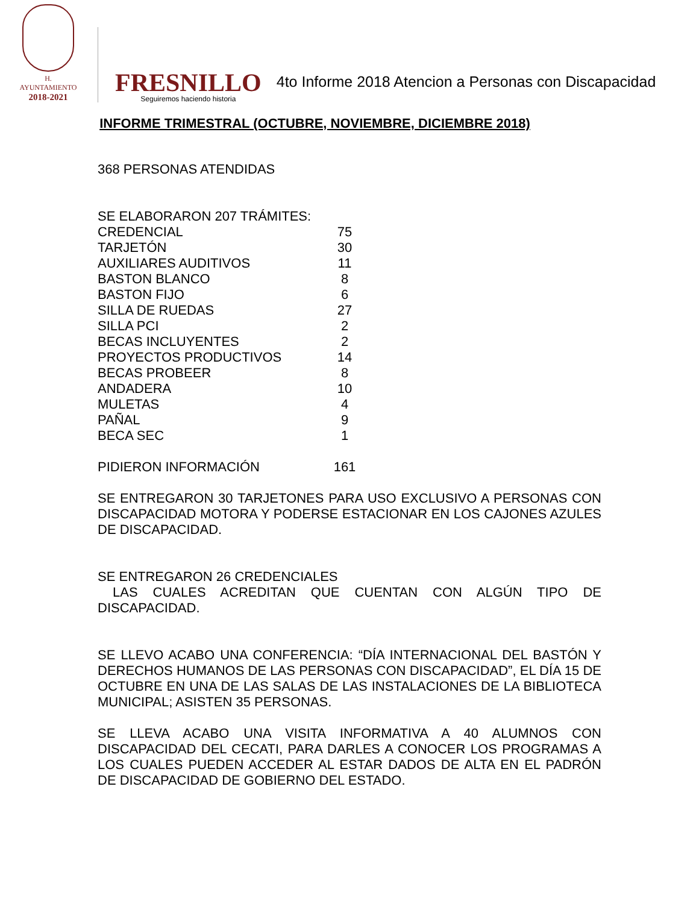H. AYUNTAMIENTO
2018-2021
FRESNILLO
Seguiremos haciendo historia
4to Informe 2018 Atencion a Personas con Discapacidad
INFORME TRIMESTRAL (OCTUBRE, NOVIEMBRE, DICIEMBRE 2018)
368 PERSONAS ATENDIDAS
SE ELABORARON 207 TRÁMITES:
| CREDENCIAL | 75 |
| TARJETÓN | 30 |
| AUXILIARES AUDITIVOS | 11 |
| BASTON BLANCO | 8 |
| BASTON FIJO | 6 |
| SILLA DE RUEDAS | 27 |
| SILLA PCI | 2 |
| BECAS INCLUYENTES | 2 |
| PROYECTOS PRODUCTIVOS | 14 |
| BECAS PROBEER | 8 |
| ANDADERA | 10 |
| MULETAS | 4 |
| PAÑAL | 9 |
| BECA SEC | 1 |
| PIDIERON INFORMACIÓN | 161 |
SE ENTREGARON 30 TARJETONES PARA USO EXCLUSIVO A PERSONAS CON DISCAPACIDAD MOTORA Y PODERSE ESTACIONAR EN LOS CAJONES AZULES DE DISCAPACIDAD.
SE ENTREGARON 26 CREDENCIALES
LAS CUALES ACREDITAN QUE CUENTAN CON ALGÚN TIPO DE DISCAPACIDAD.
SE LLEVO ACABO UNA CONFERENCIA: “DÍA INTERNACIONAL DEL BASTÓN Y DERECHOS HUMANOS DE LAS PERSONAS CON DISCAPACIDAD”, EL DÍA 15 DE OCTUBRE EN UNA DE LAS SALAS DE LAS INSTALACIONES DE LA BIBLIOTECA MUNICIPAL; ASISTEN 35 PERSONAS.
SE LLEVA ACABO UNA VISITA INFORMATIVA A 40 ALUMNOS CON DISCAPACIDAD DEL CECATI, PARA DARLES A CONOCER LOS PROGRAMAS A LOS CUALES PUEDEN ACCEDER AL ESTAR DADOS DE ALTA EN EL PADRÓN DE DISCAPACIDAD DE GOBIERNO DEL ESTADO.